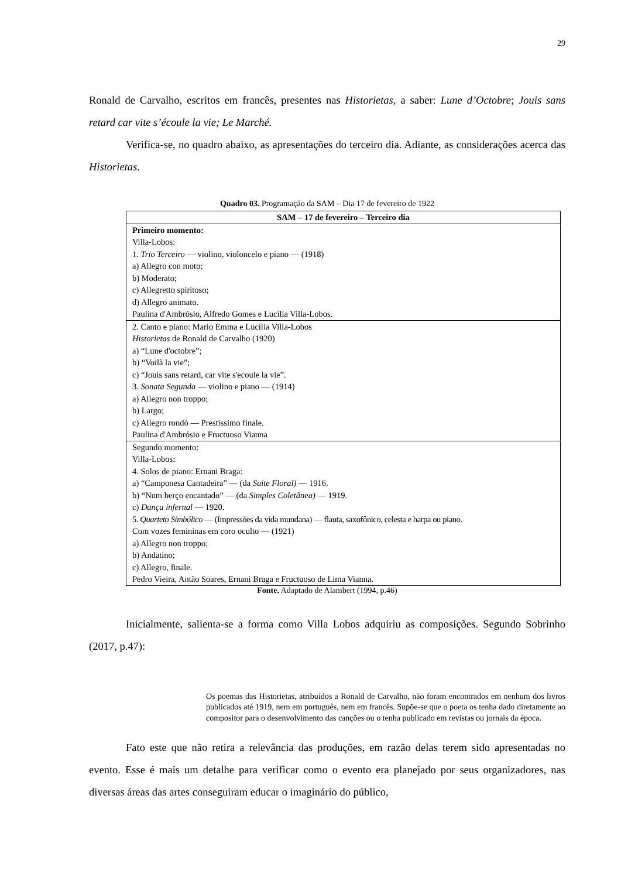29
Ronald de Carvalho, escritos em francês, presentes nas Historietas, a saber: Lune d’Octobre; Jouis sans retard car vite s’écoule la vie; Le Marché.
Verifica-se, no quadro abaixo, as apresentações do terceiro dia. Adiante, as considerações acerca das Historietas.
Quadro 03. Programação da SAM – Dia 17 de fevereiro de 1922
| SAM – 17 de fevereiro – Terceiro dia |
| Primeiro momento: Villa-Lobos: 1. Trio Terceiro — violino, violoncelo e piano — (1918) a) Allegro con moto; b) Moderato; c) Allegretto spiritoso; d) Allegro animato. Paulina d'Ambrósio, Alfredo Gomes e Lucília Villa-Lobos. |
| 2. Canto e piano: Mario Emma e Lucília Villa-Lobos Historietas de Ronald de Carvalho (1920) a) “Lune d'octobre”; b) “Voilà la vie”; c) “Jouis sans retard, car vite s'ecoule la vie”. 3. Sonata Segunda — violino e piano — (1914) a) Allegro non troppo; b) Largo; c) Allegro rondó — Prestissimo finale. Paulina d'Ambrósio e Fructuoso Vianna |
| Segundo momento: Villa-Lobos: 4. Solos de piano: Ernani Braga: a) “Camponesa Cantadeira” — (da Suite Floral) — 1916. b) “Num berço encantado” — (da Simples Coletânea) — 1919. c) Dança infernal — 1920. 5. Quarteto Simbólico — (Impressões da vida mundana) — flauta, saxofônico, celesta e harpa ou piano. Com vozes femininas em coro oculto — (1921) a) Allegro non troppo; b) Andatino; c) Allegro, finale. Pedro Vieira, Antão Soares, Ernani Braga e Fructuoso de Lima Vianna. |
Fonte. Adaptado de Alambert (1994, p.46)
Inicialmente, salienta-se a forma como Villa Lobos adquiriu as composições. Segundo Sobrinho (2017, p.47):
Os poemas das Historietas, atribuídos a Ronald de Carvalho, não foram encontrados em nenhum dos livros publicados até 1919, nem em português, nem em francês. Supõe-se que o poeta os tenha dado diretamente ao compositor para o desenvolvimento das canções ou o tenha publicado em revistas ou jornais da época.
Fato este que não retira a relevância das produções, em razão delas terem sido apresentadas no evento. Esse é mais um detalhe para verificar como o evento era planejado por seus organizadores, nas diversas áreas das artes conseguiram educar o imaginário do público,